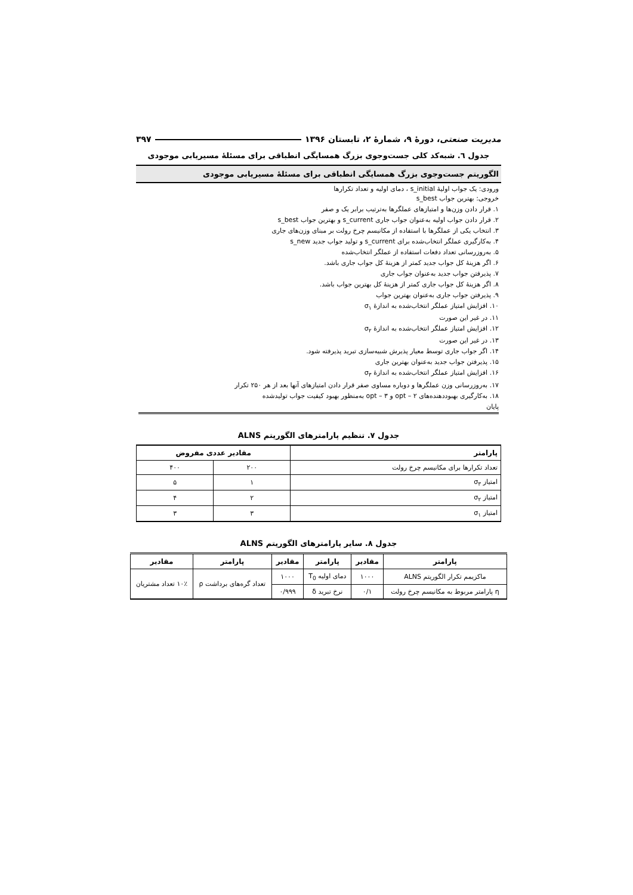مدیریت صنعتی، دورهٔ ۹، شمارهٔ ۲، تابستان ۱۳۹۶ ۳۹۷
جدول ٦. شبه‌کد کلی جست‌وجوی بزرگ همسایگی انطباقی برای مسئلهٔ مسیریابی موجودی
الگوریتم جست‌وجوی بزرگ همسایگی انطباقی برای مسئلهٔ مسیریابی موجودی
ورودی: یک جواب اولیهٔ s_initial ، دمای اولیه و تعداد تکرارها
خروجی: بهترین جواب s_best
۱. قرار دادن وزن‌ها و امتیازهای عملگرها به‌ترتیب برابر یک و صفر
۲. قرار دادن جواب اولیه به‌عنوان جواب جاری s_current و بهترین جواب s_best
۳. انتخاب یکی از عملگرها با استفاده از مکانیسم چرخ رولت بر مبنای وزن‌های جاری
۴. به‌کارگیری عملگر انتخاب‌شده برای s_current و تولید جواب جدید s_new
۵. به‌روزرسانی تعداد دفعات استفاده از عملگر انتخاب‌شده
۶. اگر هزینهٔ کل جواب جدید کمتر از هزینهٔ کل جواب جاری باشد.
۷. پذیرفتن جواب جدید به‌عنوان جواب جاری
۸. اگر هزینهٔ کل جواب جاری کمتر از هزینهٔ کل بهترین جواب باشد.
۹. پذیرفتن جواب جاری به‌عنوان بهترین جواب
۱۰. افزایش امتیاز عملگر انتخاب‌شده به اندازهٔ σ<sub>۱</sub>
۱۱. در غیر این صورت
۱۲. افزایش امتیاز عملگر انتخاب‌شده به اندازهٔ σ<sub>۲</sub>
۱۳. در غیر این صورت
۱۴. اگر جواب جاری توسط معیار پذیرش شبیه‌سازی تبرید پذیرفته شود.
۱۵. پذیرفتن جواب جدید به‌عنوان بهترین جاری
۱۶. افزایش امتیاز عملگر انتخاب‌شده به اندازهٔ σ<sub>۳</sub>
۱۷. به‌روزرسانی وزن عملگرها و دوباره مساوی صفر قرار دادن امتیازهای آنها بعد از هر ۲۵۰ تکرار
۱۸. به‌کارگیری بهبوددهنده‌های opt – ۲ و opt – ۳ به‌منظور بهبود کیفیت جواب تولیدشده
پایان
جدول ۷. تنظیم پارامترهای الگوریتم ALNS
| پارامتر | مقادیر عددی مفروض | |
| --- | --- | --- |
| تعداد تکرارها برای مکانیسم چرخ رولت | ۲۰۰ | ۴۰۰ |
| امتیاز σ<sub>۳</sub> | ۱ | ۵ |
| امتیاز σ<sub>۲</sub> | ۲ | ۴ |
| امتیاز σ<sub>۱</sub> | ۳ | ۳ |
جدول ۸. سایر پارامترهای الگوریتم ALNS
| پارامتر | مقادیر | پارامتر | مقادیر | پارامتر | مقادیر |
| --- | --- | --- | --- | --- | --- |
| ماکزیمم تکرار الگوریتم ALNS | ۱۰۰۰ | دمای اولیه T<sub>0</sub> | ۱۰۰۰ | تعداد گره‌های برداشت ρ | ۱۰٪ تعداد مشتریان |
| η پارامتر مربوط به مکانیسم چرخ رولت | ۰/۱ | نرخ تبرید δ | ۰/۹۹۹ | | |